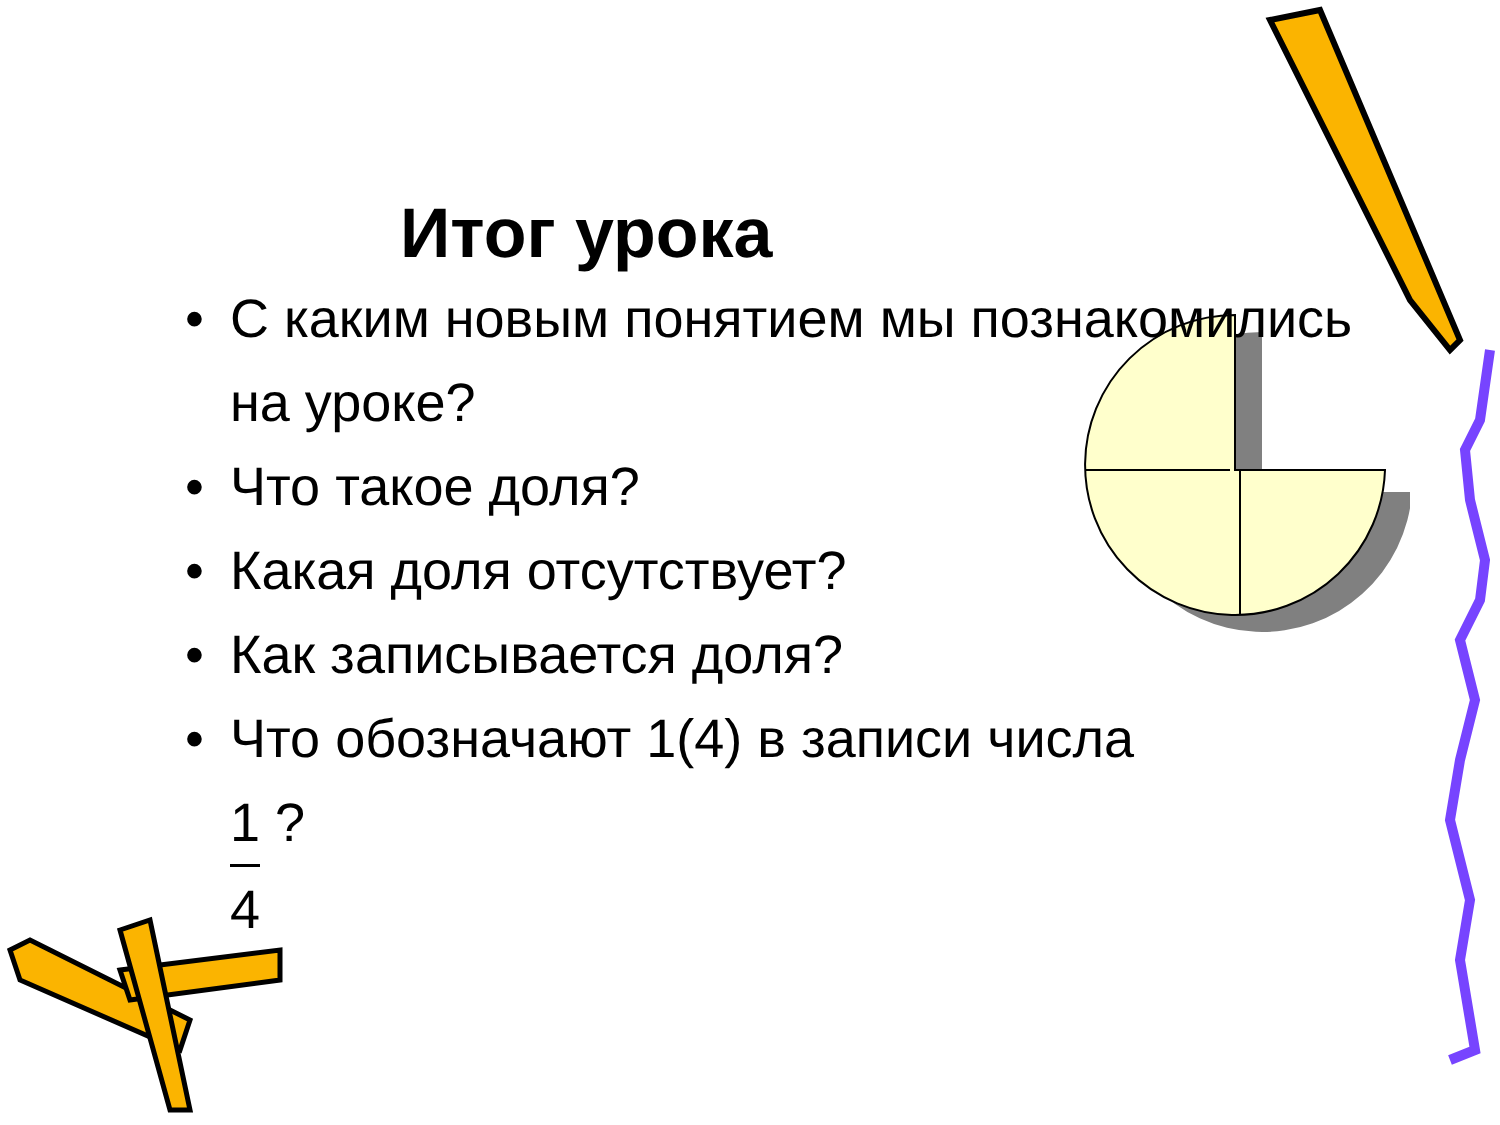Итог урока
• С каким новым понятием мы познакомились на уроке?
• Что такое доля?
• Какая доля отсутствует?
• Как записывается доля?
• Что обозначают 1(4) в записи числа
1 4 ?